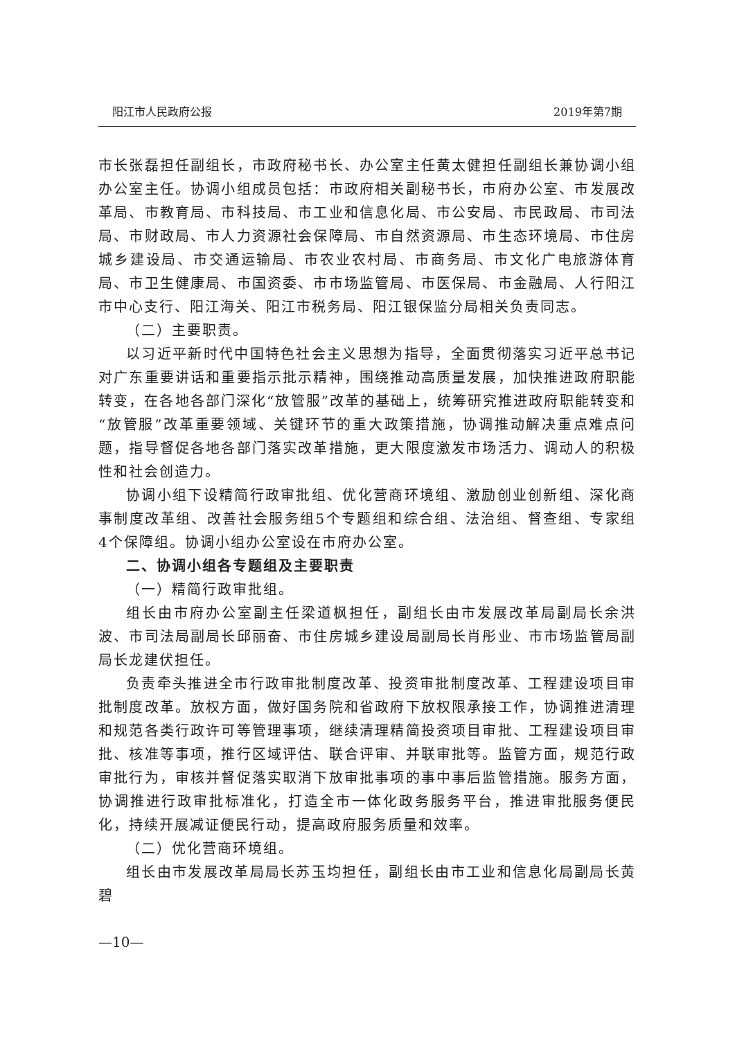阳江市人民政府公报 2019年第7期
市长张磊担任副组长，市政府秘书长、办公室主任黄太健担任副组长兼协调小组办公室主任。协调小组成员包括：市政府相关副秘书长，市府办公室、市发展改革局、市教育局、市科技局、市工业和信息化局、市公安局、市民政局、市司法局、市财政局、市人力资源社会保障局、市自然资源局、市生态环境局、市住房城乡建设局、市交通运输局、市农业农村局、市商务局、市文化广电旅游体育局、市卫生健康局、市国资委、市市场监管局、市医保局、市金融局、人行阳江市中心支行、阳江海关、阳江市税务局、阳江银保监分局相关负责同志。
（二）主要职责。
以习近平新时代中国特色社会主义思想为指导，全面贯彻落实习近平总书记对广东重要讲话和重要指示批示精神，围绕推动高质量发展，加快推进政府职能转变，在各地各部门深化“放管服”改革的基础上，统筹研究推进政府职能转变和“放管服”改革重要领域、关键环节的重大政策措施，协调推动解决重点难点问题，指导督促各地各部门落实改革措施，更大限度激发市场活力、调动人的积极性和社会创造力。
协调小组下设精简行政审批组、优化营商环境组、激励创业创新组、深化商事制度改革组、改善社会服务组5个专题组和综合组、法治组、督查组、专家组4个保障组。协调小组办公室设在市府办公室。
二、协调小组各专题组及主要职责
（一）精简行政审批组。
组长由市府办公室副主任梁道枫担任，副组长由市发展改革局副局长余洪波、市司法局副局长邱丽奋、市住房城乡建设局副局长肖彤业、市市场监管局副局长龙建伏担任。
负责牵头推进全市行政审批制度改革、投资审批制度改革、工程建设项目审批制度改革。放权方面，做好国务院和省政府下放权限承接工作，协调推进清理和规范各类行政许可等管理事项，继续清理精简投资项目审批、工程建设项目审批、核准等事项，推行区域评估、联合评审、并联审批等。监管方面，规范行政审批行为，审核并督促落实取消下放审批事项的事中事后监管措施。服务方面，协调推进行政审批标准化，打造全市一体化政务服务平台，推进审批服务便民化，持续开展减证便民行动，提高政府服务质量和效率。
（二）优化营商环境组。
组长由市发展改革局局长苏玉均担任，副组长由市工业和信息化局副局长黄碧
—10—